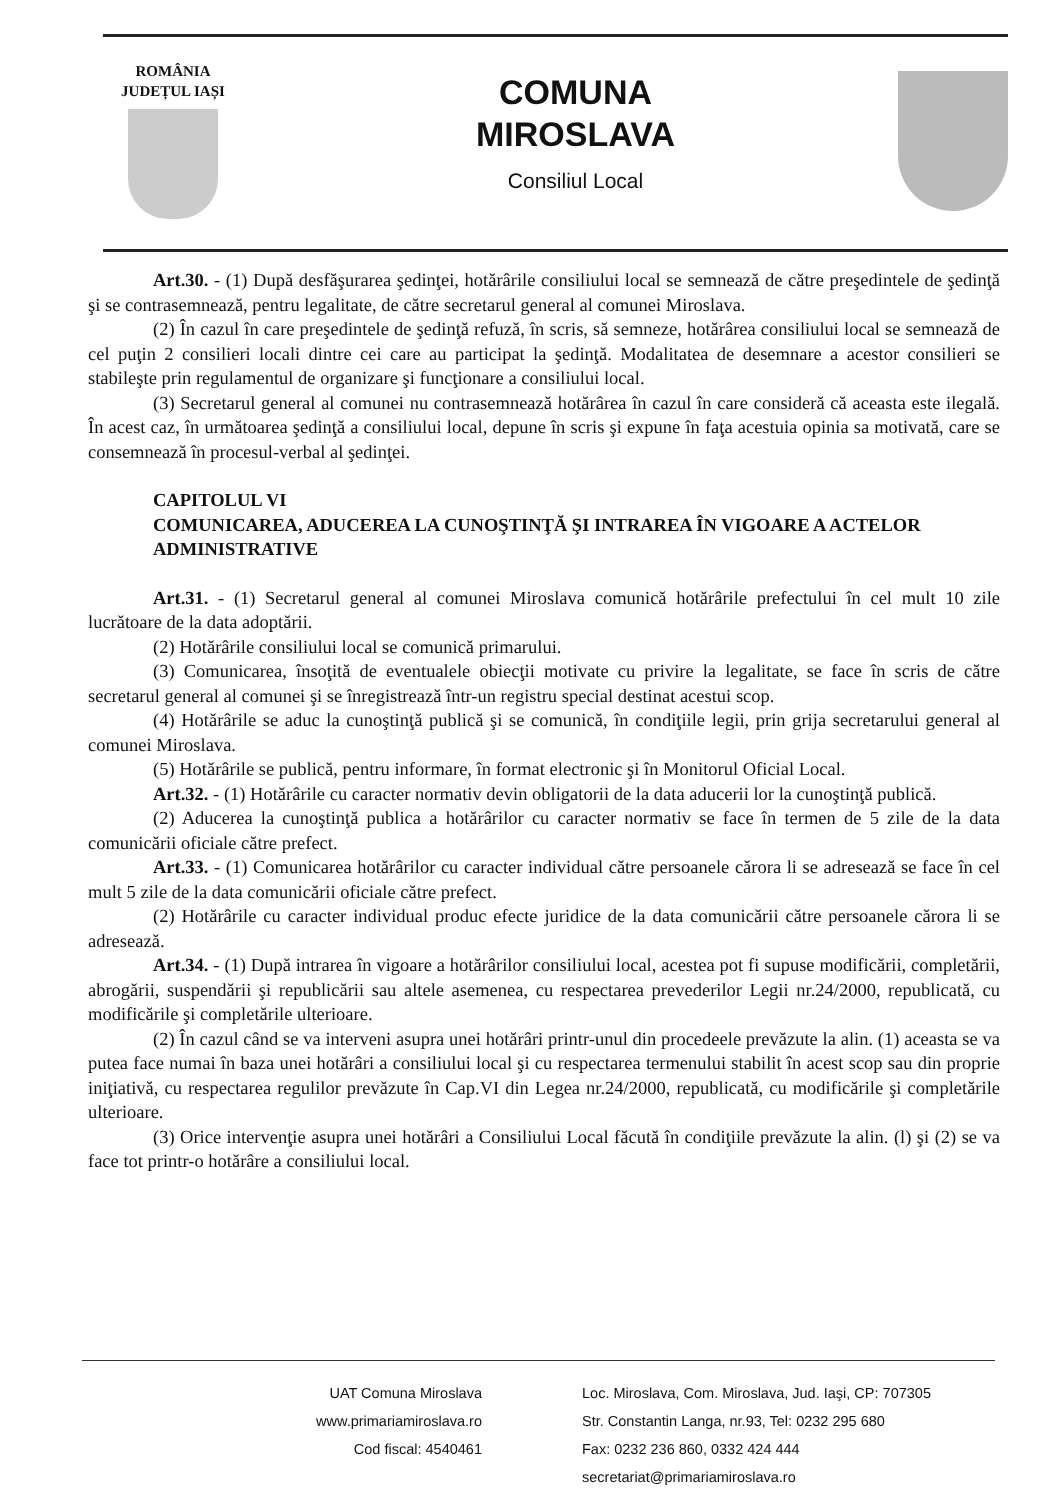ROMÂNIA
JUDEȚUL IAȘI
COMUNA
MIROSLAVA
Consiliul Local
Art.30. - (1) După desfăşurarea şedinţei, hotărârile consiliului local se semnează de către preşedintele de şedinţă şi se contrasemnează, pentru legalitate, de către secretarul general al comunei Miroslava.
(2) În cazul în care preşedintele de şedinţă refuză, în scris, să semneze, hotărârea consiliului local se semnează de cel puţin 2 consilieri locali dintre cei care au participat la şedinţă. Modalitatea de desemnare a acestor consilieri se stabileşte prin regulamentul de organizare şi funcţionare a consiliului local.
(3) Secretarul general al comunei nu contrasemnează hotărârea în cazul în care consideră că aceasta este ilegală. În acest caz, în următoarea şedinţă a consiliului local, depune în scris şi expune în faţa acestuia opinia sa motivată, care se consemnează în procesul-verbal al şedinţei.
CAPITOLUL VI
COMUNICAREA, ADUCEREA LA CUNOŞTINŢĂ ŞI INTRAREA ÎN VIGOARE A ACTELOR ADMINISTRATIVE
Art.31. - (1) Secretarul general al comunei Miroslava comunică hotărârile prefectului în cel mult 10 zile lucrătoare de la data adoptării.
(2) Hotărârile consiliului local se comunică primarului.
(3) Comunicarea, însoţită de eventualele obiecţii motivate cu privire la legalitate, se face în scris de către secretarul general al comunei şi se înregistrează într-un registru special destinat acestui scop.
(4) Hotărârile se aduc la cunoştinţă publică şi se comunică, în condiţiile legii, prin grija secretarului general al comunei Miroslava.
(5) Hotărârile se publică, pentru informare, în format electronic şi în Monitorul Oficial Local.
Art.32. - (1) Hotărârile cu caracter normativ devin obligatorii de la data aducerii lor la cunoştinţă publică.
(2) Aducerea la cunoştinţă publica a hotărârilor cu caracter normativ se face în termen de 5 zile de la data comunicării oficiale către prefect.
Art.33. - (1) Comunicarea hotărârilor cu caracter individual către persoanele cărora li se adresează se face în cel mult 5 zile de la data comunicării oficiale către prefect.
(2) Hotărârile cu caracter individual produc efecte juridice de la data comunicării către persoanele cărora li se adresează.
Art.34. - (1) După intrarea în vigoare a hotărârilor consiliului local, acestea pot fi supuse modificării, completării, abrogării, suspendării şi republicării sau altele asemenea, cu respectarea prevederilor Legii nr.24/2000, republicată, cu modificările şi completările ulterioare.
(2) În cazul când se va interveni asupra unei hotărâri printr-unul din procedeele prevăzute la alin. (1) aceasta se va putea face numai în baza unei hotărâri a consiliului local şi cu respectarea termenului stabilit în acest scop sau din proprie iniţiativă, cu respectarea regulilor prevăzute în Cap.VI din Legea nr.24/2000, republicată, cu modificările şi completările ulterioare.
(3) Orice intervenţie asupra unei hotărâri a Consiliului Local făcută în condiţiile prevăzute la alin. (l) şi (2) se va face tot printr-o hotărâre a consiliului local.
UAT Comuna Miroslava
www.primariamiroslava.ro
Cod fiscal: 4540461
Loc. Miroslava, Com. Miroslava, Jud. Iaşi, CP: 707305
Str. Constantin Langa, nr.93, Tel: 0232 295 680
Fax: 0232 236 860, 0332 424 444
secretariat@primariamiroslava.ro